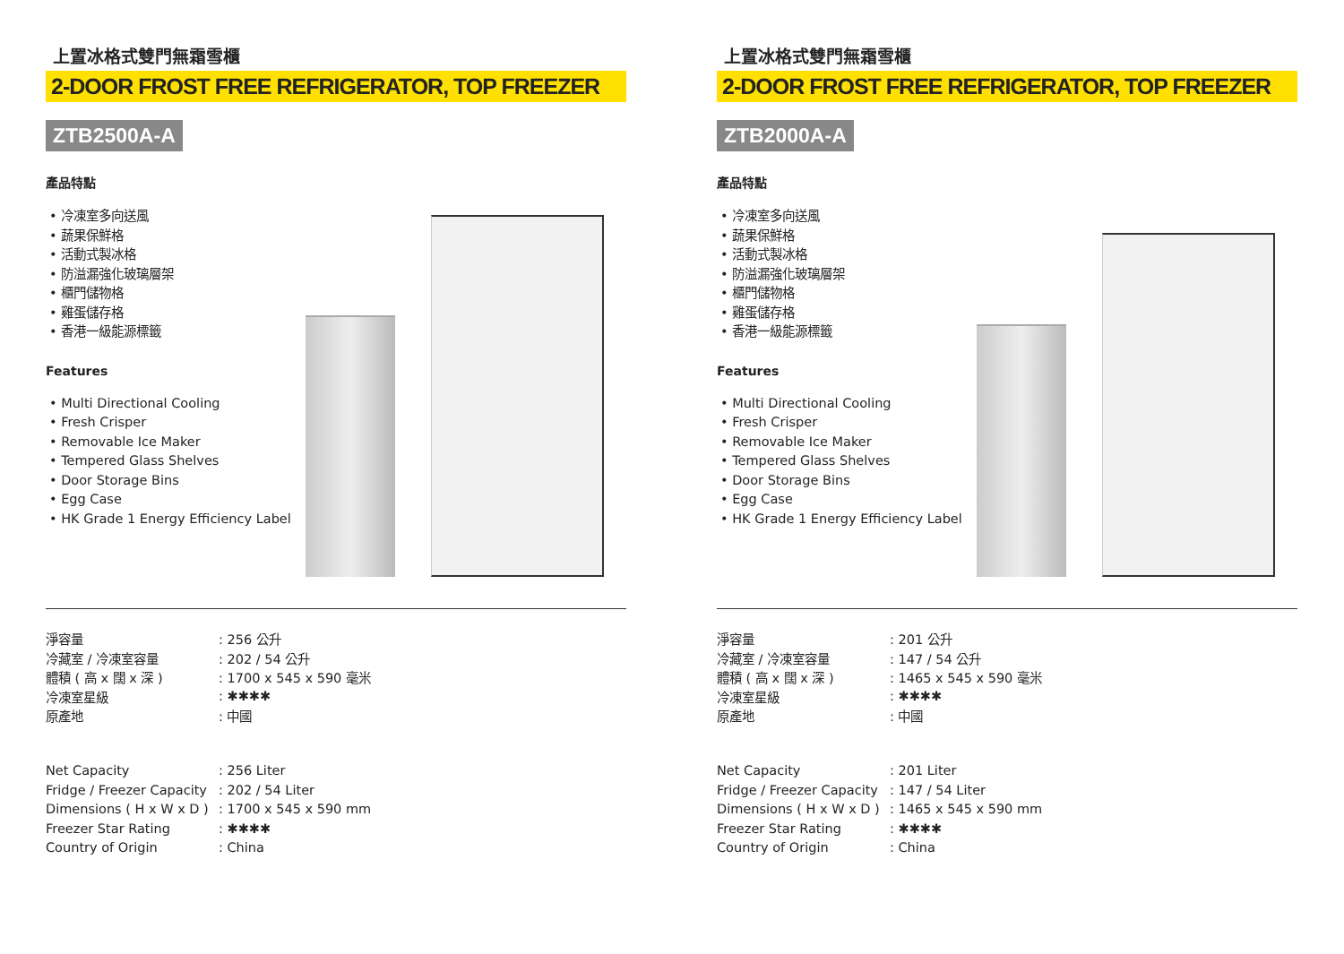上置冰格式雙門無霜雪櫃
2-DOOR FROST FREE REFRIGERATOR, TOP FREEZER
ZTB2500A-A
產品特點
• 冷凍室多向送風
• 蔬果保鮮格
• 活動式製冰格
• 防溢漏強化玻璃層架
• 櫃門儲物格
• 雞蛋儲存格
• 香港一級能源標籤
Features
• Multi Directional Cooling
• Fresh Crisper
• Removable Ice Maker
• Tempered Glass Shelves
• Door Storage Bins
• Egg Case
• HK Grade 1 Energy Efficiency Label
| 淨容量 | : 256 公升 |
| 冷藏室 / 冷凍室容量 | : 202 / 54 公升 |
| 體積 ( 高 x 闊 x 深 ) | : 1700 x 545 x 590 毫米 |
| 冷凍室星級 | : ✱✱✱✱ |
| 原產地 | : 中國 |
| Net Capacity | : 256 Liter |
| Fridge / Freezer Capacity | : 202 / 54 Liter |
| Dimensions ( H x W x D ) | : 1700 x 545 x 590 mm |
| Freezer Star Rating | : ✱✱✱✱ |
| Country of Origin | : China |
上置冰格式雙門無霜雪櫃
2-DOOR FROST FREE REFRIGERATOR, TOP FREEZER
ZTB2000A-A
產品特點
• 冷凍室多向送風
• 蔬果保鮮格
• 活動式製冰格
• 防溢漏強化玻璃層架
• 櫃門儲物格
• 雞蛋儲存格
• 香港一級能源標籤
Features
• Multi Directional Cooling
• Fresh Crisper
• Removable Ice Maker
• Tempered Glass Shelves
• Door Storage Bins
• Egg Case
• HK Grade 1 Energy Efficiency Label
| 淨容量 | : 201 公升 |
| 冷藏室 / 冷凍室容量 | : 147 / 54 公升 |
| 體積 ( 高 x 闊 x 深 ) | : 1465 x 545 x 590 毫米 |
| 冷凍室星級 | : ✱✱✱✱ |
| 原產地 | : 中國 |
| Net Capacity | : 201 Liter |
| Fridge / Freezer Capacity | : 147 / 54 Liter |
| Dimensions ( H x W x D ) | : 1465 x 545 x 590 mm |
| Freezer Star Rating | : ✱✱✱✱ |
| Country of Origin | : China |